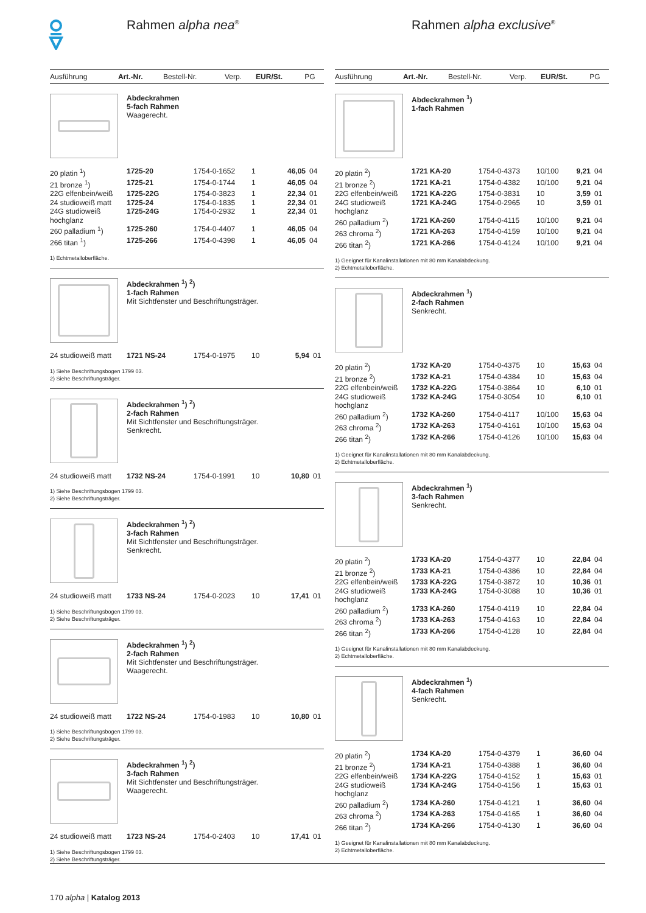Rahmen alpha nea<sup>®</sup>
| Ausführung | Art.-Nr. | Bestell-Nr. | Verp. | EUR/St. | PG |
| --- | --- | --- | --- | --- | --- |
Abdeckrahmen
5-fach Rahmen
Waagerecht.
| 20 platin <sup>1</sup>) | 1725-20 | 1754-0-1652 | 1 | 46,05 | 04 |
| 21 bronze <sup>1</sup>) | 1725-21 | 1754-0-1744 | 1 | 46,05 | 04 |
| 22G elfenbein/weiß | 1725-22G | 1754-0-3823 | 1 | 22,34 | 01 |
| 24 studioweiß matt | 1725-24 | 1754-0-1835 | 1 | 22,34 | 01 |
| 24G studioweiß hochglanz | 1725-24G | 1754-0-2932 | 1 | 22,34 | 01 |
| 260 palladium <sup>1</sup>) | 1725-260 | 1754-0-4407 | 1 | 46,05 | 04 |
| 266 titan <sup>1</sup>) | 1725-266 | 1754-0-4398 | 1 | 46,05 | 04 |
1) Echtmetalloberfläche.
Abdeckrahmen <sup>1</sup>) <sup>2</sup>)
1-fach Rahmen
Mit Sichtfenster und Beschriftungsträger.
| 24 studioweiß matt | 1721 NS-24 | 1754-0-1975 | 10 | 5,94 | 01 |
1) Siehe Beschriftungsbogen 1799 03.
2) Siehe Beschriftungsträger.
Abdeckrahmen <sup>1</sup>) <sup>2</sup>)
2-fach Rahmen
Mit Sichtfenster und Beschriftungsträger.
Senkrecht.
| 24 studioweiß matt | 1732 NS-24 | 1754-0-1991 | 10 | 10,80 | 01 |
1) Siehe Beschriftungsbogen 1799 03.
2) Siehe Beschriftungsträger.
Abdeckrahmen <sup>1</sup>) <sup>2</sup>)
3-fach Rahmen
Mit Sichtfenster und Beschriftungsträger.
Senkrecht.
| 24 studioweiß matt | 1733 NS-24 | 1754-0-2023 | 10 | 17,41 | 01 |
1) Siehe Beschriftungsbogen 1799 03.
2) Siehe Beschriftungsträger.
Abdeckrahmen <sup>1</sup>) <sup>2</sup>)
2-fach Rahmen
Mit Sichtfenster und Beschriftungsträger.
Waagerecht.
| 24 studioweiß matt | 1722 NS-24 | 1754-0-1983 | 10 | 10,80 | 01 |
1) Siehe Beschriftungsbogen 1799 03.
2) Siehe Beschriftungsträger.
Abdeckrahmen <sup>1</sup>) <sup>2</sup>)
3-fach Rahmen
Mit Sichtfenster und Beschriftungsträger.
Waagerecht.
| 24 studioweiß matt | 1723 NS-24 | 1754-0-2403 | 10 | 17,41 | 01 |
1) Siehe Beschriftungsbogen 1799 03.
2) Siehe Beschriftungsträger.
Rahmen alpha exclusive<sup>®</sup>
| Ausführung | Art.-Nr. | Bestell-Nr. | Verp. | EUR/St. | PG |
| --- | --- | --- | --- | --- | --- |
Abdeckrahmen <sup>1</sup>)
1-fach Rahmen
| 20 platin <sup>2</sup>) | 1721 KA-20 | 1754-0-4373 | 10/100 | 9,21 | 04 |
| 21 bronze <sup>2</sup>) | 1721 KA-21 | 1754-0-4382 | 10/100 | 9,21 | 04 |
| 22G elfenbein/weiß | 1721 KA-22G | 1754-0-3831 | 10 | 3,59 | 01 |
| 24G studioweiß hochglanz | 1721 KA-24G | 1754-0-2965 | 10 | 3,59 | 01 |
| 260 palladium <sup>2</sup>) | 1721 KA-260 | 1754-0-4115 | 10/100 | 9,21 | 04 |
| 263 chroma <sup>2</sup>) | 1721 KA-263 | 1754-0-4159 | 10/100 | 9,21 | 04 |
| 266 titan <sup>2</sup>) | 1721 KA-266 | 1754-0-4124 | 10/100 | 9,21 | 04 |
1) Geeignet für Kanalinstallationen mit 80 mm Kanalabdeckung.
2) Echtmetalloberfläche.
Abdeckrahmen <sup>1</sup>)
2-fach Rahmen
Senkrecht.
| 20 platin <sup>2</sup>) | 1732 KA-20 | 1754-0-4375 | 10 | 15,63 | 04 |
| 21 bronze <sup>2</sup>) | 1732 KA-21 | 1754-0-4384 | 10 | 15,63 | 04 |
| 22G elfenbein/weiß | 1732 KA-22G | 1754-0-3864 | 10 | 6,10 | 01 |
| 24G studioweiß hochglanz | 1732 KA-24G | 1754-0-3054 | 10 | 6,10 | 01 |
| 260 palladium <sup>2</sup>) | 1732 KA-260 | 1754-0-4117 | 10/100 | 15,63 | 04 |
| 263 chroma <sup>2</sup>) | 1732 KA-263 | 1754-0-4161 | 10/100 | 15,63 | 04 |
| 266 titan <sup>2</sup>) | 1732 KA-266 | 1754-0-4126 | 10/100 | 15,63 | 04 |
1) Geeignet für Kanalinstallationen mit 80 mm Kanalabdeckung.
2) Echtmetalloberfläche.
Abdeckrahmen <sup>1</sup>)
3-fach Rahmen
Senkrecht.
| 20 platin <sup>2</sup>) | 1733 KA-20 | 1754-0-4377 | 10 | 22,84 | 04 |
| 21 bronze <sup>2</sup>) | 1733 KA-21 | 1754-0-4386 | 10 | 22,84 | 04 |
| 22G elfenbein/weiß | 1733 KA-22G | 1754-0-3872 | 10 | 10,36 | 01 |
| 24G studioweiß hochglanz | 1733 KA-24G | 1754-0-3088 | 10 | 10,36 | 01 |
| 260 palladium <sup>2</sup>) | 1733 KA-260 | 1754-0-4119 | 10 | 22,84 | 04 |
| 263 chroma <sup>2</sup>) | 1733 KA-263 | 1754-0-4163 | 10 | 22,84 | 04 |
| 266 titan <sup>2</sup>) | 1733 KA-266 | 1754-0-4128 | 10 | 22,84 | 04 |
1) Geeignet für Kanalinstallationen mit 80 mm Kanalabdeckung.
2) Echtmetalloberfläche.
Abdeckrahmen <sup>1</sup>)
4-fach Rahmen
Senkrecht.
| 20 platin <sup>2</sup>) | 1734 KA-20 | 1754-0-4379 | 1 | 36,60 | 04 |
| 21 bronze <sup>2</sup>) | 1734 KA-21 | 1754-0-4388 | 1 | 36,60 | 04 |
| 22G elfenbein/weiß | 1734 KA-22G | 1754-0-4152 | 1 | 15,63 | 01 |
| 24G studioweiß hochglanz | 1734 KA-24G | 1754-0-4156 | 1 | 15,63 | 01 |
| 260 palladium <sup>2</sup>) | 1734 KA-260 | 1754-0-4121 | 1 | 36,60 | 04 |
| 263 chroma <sup>2</sup>) | 1734 KA-263 | 1754-0-4165 | 1 | 36,60 | 04 |
| 266 titan <sup>2</sup>) | 1734 KA-266 | 1754-0-4130 | 1 | 36,60 | 04 |
1) Geeignet für Kanalinstallationen mit 80 mm Kanalabdeckung.
2) Echtmetalloberfläche.
170 alpha | Katalog 2013